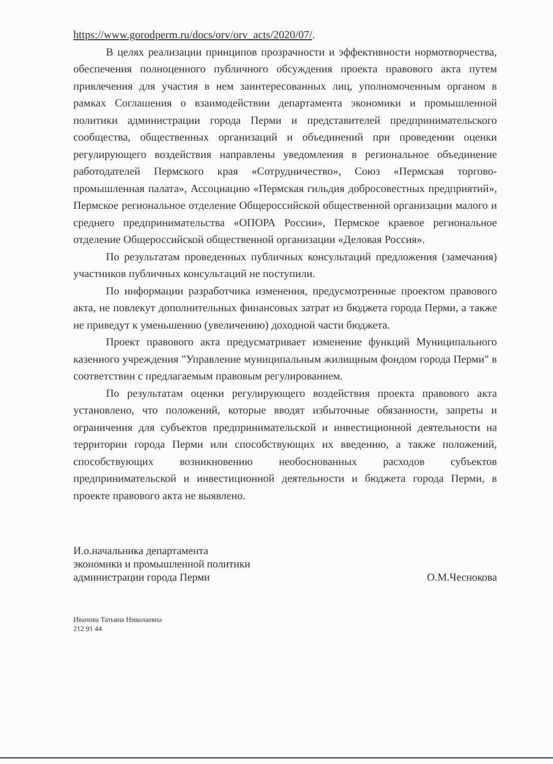https://www.gorodperm.ru/docs/orv/orv_acts/2020/07/.
В целях реализации принципов прозрачности и эффективности нормотворчества, обеспечения полноценного публичного обсуждения проекта правового акта путем привлечения для участия в нем заинтересованных лиц, уполномоченным органом в рамках Соглашения о взаимодействии департамента экономики и промышленной политики администрации города Перми и представителей предпринимательского сообщества, общественных организаций и объединений при проведении оценки регулирующего воздействия направлены уведомления в региональное объединение работодателей Пермского края «Сотрудничество», Союз «Пермская торгово-промышленная палата», Ассоциацию «Пермская гильдия добросовестных предприятий», Пермское региональное отделение Общероссийской общественной организации малого и среднего предпринимательства «ОПОРА России», Пермское краевое региональное отделение Общероссийской общественной организации «Деловая Россия».
По результатам проведенных публичных консультаций предложения (замечания) участников публичных консультаций не поступили.
По информации разработчика изменения, предусмотренные проектом правового акта, не повлекут дополнительных финансовых затрат из бюджета города Перми, а также не приведут к уменьшению (увеличению) доходной части бюджета.
Проект правового акта предусматривает изменение функций Муниципального казенного учреждения "Управление муниципальным жилищным фондом города Перми" в соответствии с предлагаемым правовым регулированием.
По результатам оценки регулирующего воздействия проекта правового акта установлено, что положений, которые вводят избыточные обязанности, запреты и ограничения для субъектов предпринимательской и инвестиционной деятельности на территории города Перми или способствующих их введению, а также положений, способствующих возникновению необоснованных расходов субъектов предпринимательской и инвестиционной деятельности и бюджета города Перми, в проекте правового акта не выявлено.
И.о.начальника департамента
экономики и промышленной политики
администрации города Перми
О.М.Чеснокова
Иванова Татьяна Николаевна
212 91 44